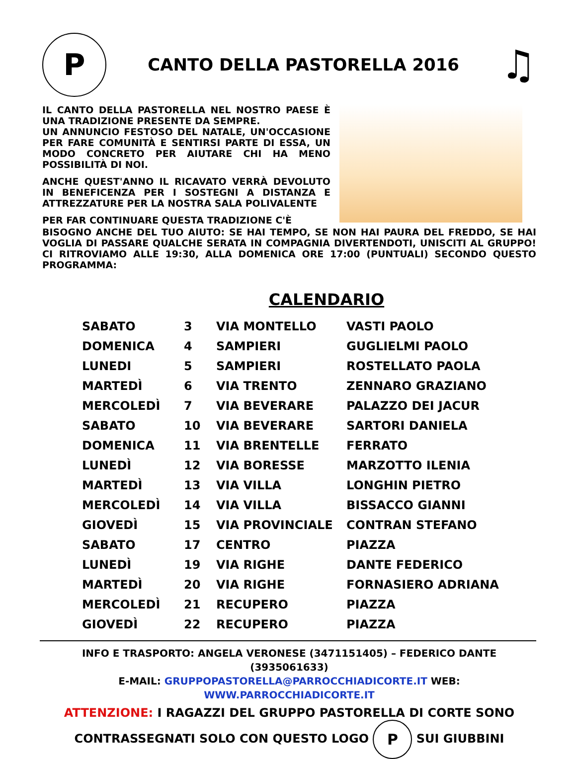P
CANTO DELLA PASTORELLA 2016
♫
IL CANTO DELLA PASTORELLA NEL NOSTRO PAESE È UNA TRADIZIONE PRESENTE DA SEMPRE.
UN ANNUNCIO FESTOSO DEL NATALE, UN'OCCASIONE PER FARE COMUNITÀ E SENTIRSI PARTE DI ESSA, UN MODO CONCRETO PER AIUTARE CHI HA MENO POSSIBILITÀ DI NOI.
ANCHE QUEST'ANNO IL RICAVATO VERRÀ DEVOLUTO IN BENEFICENZA PER I SOSTEGNI A DISTANZA E ATTREZZATURE PER LA NOSTRA SALA POLIVALENTE
PER FAR CONTINUARE QUESTA TRADIZIONE C'È
BISOGNO ANCHE DEL TUO AIUTO: SE HAI TEMPO, SE NON HAI PAURA DEL FREDDO, SE HAI VOGLIA DI PASSARE QUALCHE SERATA IN COMPAGNIA DIVERTENDOTI, UNISCITI AL GRUPPO! CI RITROVIAMO ALLE 19:30, ALLA DOMENICA ORE 17:00 (PUNTUALI) SECONDO QUESTO PROGRAMMA:
CALENDARIO
| SABATO | 3 | VIA MONTELLO | VASTI PAOLO |
| DOMENICA | 4 | SAMPIERI | GUGLIELMI PAOLO |
| LUNEDI | 5 | SAMPIERI | ROSTELLATO PAOLA |
| MARTEDÌ | 6 | VIA TRENTO | ZENNARO GRAZIANO |
| MERCOLEDÌ | 7 | VIA BEVERARE | PALAZZO DEI JACUR |
| SABATO | 10 | VIA BEVERARE | SARTORI DANIELA |
| DOMENICA | 11 | VIA BRENTELLE | FERRATO |
| LUNEDÌ | 12 | VIA BORESSE | MARZOTTO ILENIA |
| MARTEDÌ | 13 | VIA VILLA | LONGHIN PIETRO |
| MERCOLEDÌ | 14 | VIA VILLA | BISSACCO GIANNI |
| GIOVEDÌ | 15 | VIA PROVINCIALE | CONTRAN STEFANO |
| SABATO | 17 | CENTRO | PIAZZA |
| LUNEDÌ | 19 | VIA RIGHE | DANTE FEDERICO |
| MARTEDÌ | 20 | VIA RIGHE | FORNASIERO ADRIANA |
| MERCOLEDÌ | 21 | RECUPERO | PIAZZA |
| GIOVEDÌ | 22 | RECUPERO | PIAZZA |
INFO E TRASPORTO: ANGELA VERONESE (3471151405) – FEDERICO DANTE (3935061633)
E-MAIL: GRUPPOPASTORELLA@PARROCCHIADICORTE.IT WEB: WWW.PARROCCHIADICORTE.IT
ATTENZIONE: I RAGAZZI DEL GRUPPO PASTORELLA DI CORTE SONO
CONTRASSEGNATI SOLO CON QUESTO LOGO P SUI GIUBBINI